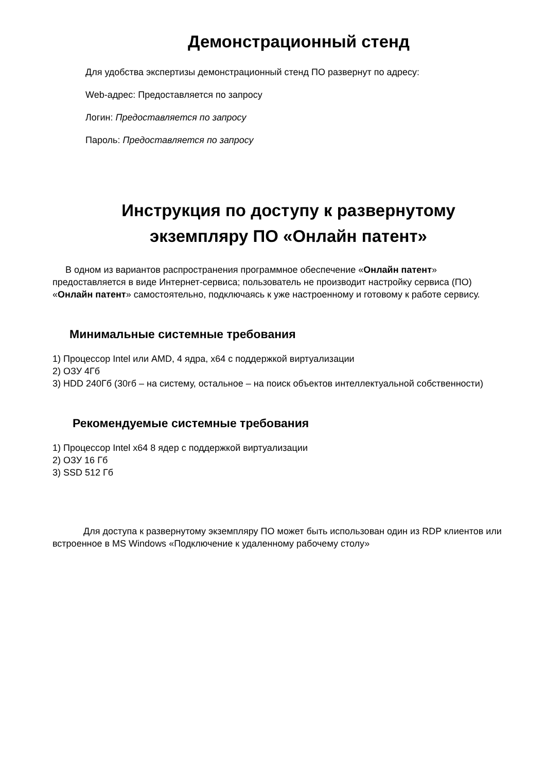Демонстрационный стенд
Для удобства экспертизы демонстрационный стенд ПО развернут по адресу:
Web-адрес: Предоставляется по запросу
Логин: Предоставляется по запросу
Пароль: Предоставляется по запросу
Инструкция по доступу к развернутому
экземпляру ПО «Онлайн патент»
В одном из вариантов распространения программное обеспечение «Онлайн патент» предоставляется в виде Интернет-сервиса; пользователь не производит настройку сервиса (ПО) «Онлайн патент» самостоятельно, подключаясь к уже настроенному и готовому к работе сервису.
Минимальные системные требования
1) Процессор Intel или AMD, 4 ядра, x64 с поддержкой виртуализации
2) ОЗУ 4Гб
3) HDD 240Гб (30гб – на систему, остальное – на поиск объектов интеллектуальной собственности)
Рекомендуемые системные требования
1) Процессор Intel x64 8 ядер с поддержкой виртуализации
2) ОЗУ 16 Гб
3) SSD 512 Гб
Для доступа к развернутому экземпляру ПО может быть использован один из RDP клиентов или встроенное в MS Windows «Подключение к удаленному рабочему столу»